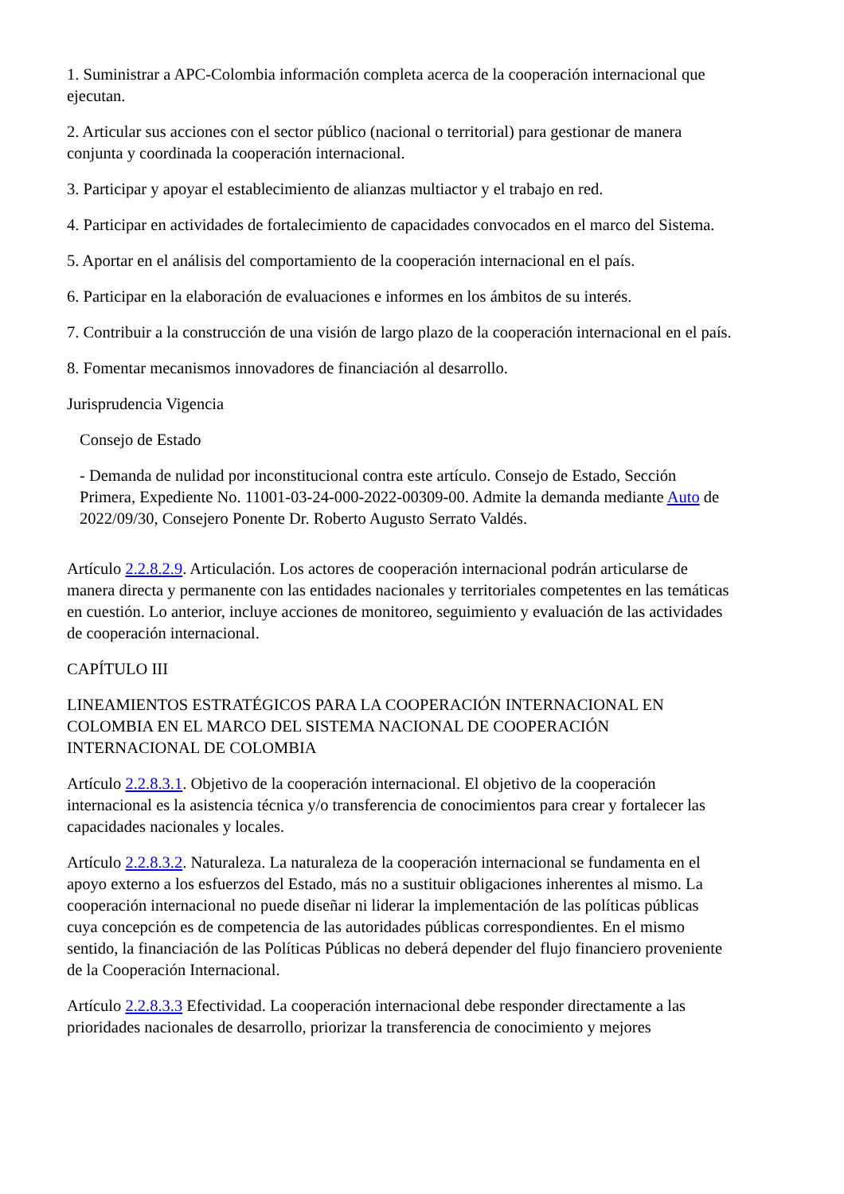1. Suministrar a APC-Colombia información completa acerca de la cooperación internacional que ejecutan.
2. Articular sus acciones con el sector público (nacional o territorial) para gestionar de manera conjunta y coordinada la cooperación internacional.
3. Participar y apoyar el establecimiento de alianzas multiactor y el trabajo en red.
4. Participar en actividades de fortalecimiento de capacidades convocados en el marco del Sistema.
5. Aportar en el análisis del comportamiento de la cooperación internacional en el país.
6. Participar en la elaboración de evaluaciones e informes en los ámbitos de su interés.
7. Contribuir a la construcción de una visión de largo plazo de la cooperación internacional en el país.
8. Fomentar mecanismos innovadores de financiación al desarrollo.
Jurisprudencia Vigencia
Consejo de Estado
- Demanda de nulidad por inconstitucional contra este artículo. Consejo de Estado, Sección Primera, Expediente No. 11001-03-24-000-2022-00309-00. Admite la demanda mediante Auto de 2022/09/30, Consejero Ponente Dr. Roberto Augusto Serrato Valdés.
Artículo 2.2.8.2.9. Articulación. Los actores de cooperación internacional podrán articularse de manera directa y permanente con las entidades nacionales y territoriales competentes en las temáticas en cuestión. Lo anterior, incluye acciones de monitoreo, seguimiento y evaluación de las actividades de cooperación internacional.
CAPÍTULO III
LINEAMIENTOS ESTRATÉGICOS PARA LA COOPERACIÓN INTERNACIONAL EN COLOMBIA EN EL MARCO DEL SISTEMA NACIONAL DE COOPERACIÓN INTERNACIONAL DE COLOMBIA
Artículo 2.2.8.3.1. Objetivo de la cooperación internacional. El objetivo de la cooperación internacional es la asistencia técnica y/o transferencia de conocimientos para crear y fortalecer las capacidades nacionales y locales.
Artículo 2.2.8.3.2. Naturaleza. La naturaleza de la cooperación internacional se fundamenta en el apoyo externo a los esfuerzos del Estado, más no a sustituir obligaciones inherentes al mismo. La cooperación internacional no puede diseñar ni liderar la implementación de las políticas públicas cuya concepción es de competencia de las autoridades públicas correspondientes. En el mismo sentido, la financiación de las Políticas Públicas no deberá depender del flujo financiero proveniente de la Cooperación Internacional.
Artículo 2.2.8.3.3 Efectividad. La cooperación internacional debe responder directamente a las prioridades nacionales de desarrollo, priorizar la transferencia de conocimiento y mejores